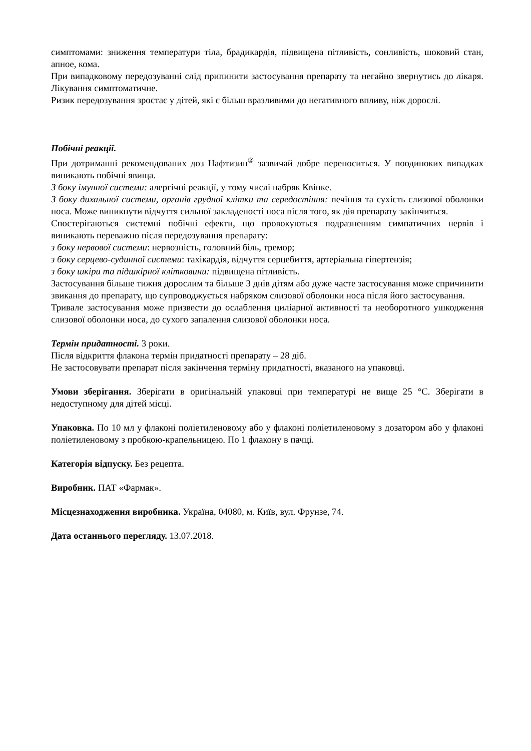симптомами: зниження температури тіла, брадикардія, підвищена пітливість, сонливість, шоковий стан, апноe, кома.
При випадковому передозуванні слід припинити застосування препарату та негайно звернутись до лікаря. Лікування симптоматичне.
Ризик передозування зростає у дітей, які є більш вразливими до негативного впливу, ніж дорослі.
Побічні реакції.
При дотриманні рекомендованих доз Нафтизин<sup>®</sup> зазвичай добре переноситься. У поодиноких випадках виникають побічні явища.
З боку імунної системи: алергічні реакції, у тому числі набряк Квінке.
З боку дихальної системи, органів грудної клітки та середостіння: печіння та сухість слизової оболонки носа. Може виникнути відчуття сильної закладеності носа після того, як дія препарату закінчиться.
Спостерігаються системні побічні ефекти, що провокуються подразненням симпатичних нервів і виникають переважно після передозування препарату:
з боку нервової системи: нервозність, головний біль, тремор;
з боку серцево-судинної системи: тахікардія, відчуття серцебиття, артеріальна гіпертензія;
з боку шкіри та підшкірної клітковини: підвищена пітливість.
Застосування більше тижня дорослим та більше 3 днів дітям або дуже часте застосування може спричинити звикання до препарату, що супроводжується набряком слизової оболонки носа після його застосування.
Тривале застосування може призвести до ослаблення циліарної активності та необоротного ушкодження слизової оболонки носа, до сухого запалення слизової оболонки носа.
Термін придатності. 3 роки.
Після відкриття флакона термін придатності препарату – 28 діб.
Не застосовувати препарат після закінчення терміну придатності, вказаного на упаковці.
Умови зберігання. Зберігати в оригінальній упаковці при температурі не вище 25 °С. Зберігати в недоступному для дітей місці.
Упаковка. По 10 мл у флаконі поліетиленовому або у флаконі поліетиленовому з дозатором або у флаконі поліетиленовому з пробкою-крапельницею. По 1 флакону в пачці.
Категорія відпуску. Без рецепта.
Виробник. ПАТ «Фармак».
Місцезнаходження виробника. Україна, 04080, м. Київ, вул. Фрунзе, 74.
Дата останнього перегляду. 13.07.2018.